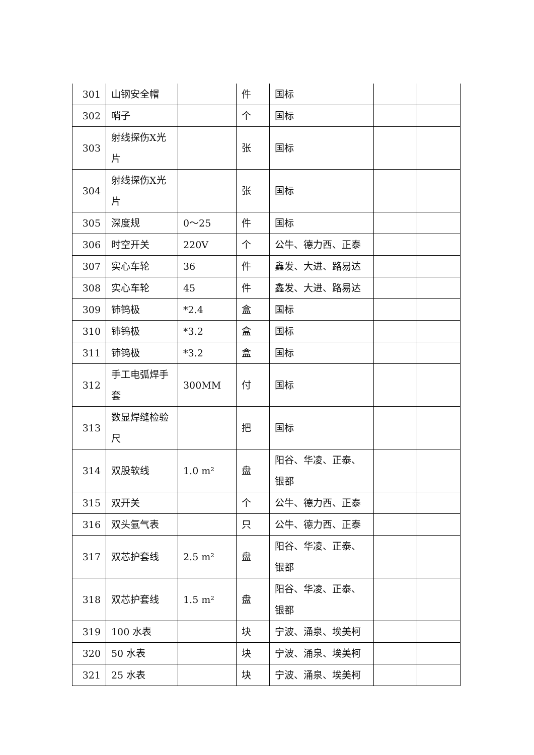| 301 | 山钢安全帽 | | 件 | 国标 | | |
| 302 | 哨子 | | 个 | 国标 | | |
| 303 | 射线探伤X光片 | | 张 | 国标 | | |
| 304 | 射线探伤X光片 | | 张 | 国标 | | |
| 305 | 深度规 | 0～25 | 件 | 国标 | | |
| 306 | 时空开关 | 220V | 个 | 公牛、德力西、正泰 | | |
| 307 | 实心车轮 | 36 | 件 | 鑫发、大进、路易达 | | |
| 308 | 实心车轮 | 45 | 件 | 鑫发、大进、路易达 | | |
| 309 | 铈钨极 | *2.4 | 盒 | 国标 | | |
| 310 | 铈钨极 | *3.2 | 盒 | 国标 | | |
| 311 | 铈钨极 | *3.2 | 盒 | 国标 | | |
| 312 | 手工电弧焊手套 | 300MM | 付 | 国标 | | |
| 313 | 数显焊缝检验尺 | | 把 | 国标 | | |
| 314 | 双股软线 | 1.0 m² | 盘 | 阳谷、华凌、正泰、银都 | | |
| 315 | 双开关 | | 个 | 公牛、德力西、正泰 | | |
| 316 | 双头氩气表 | | 只 | 公牛、德力西、正泰 | | |
| 317 | 双芯护套线 | 2.5 m² | 盘 | 阳谷、华凌、正泰、银都 | | |
| 318 | 双芯护套线 | 1.5 m² | 盘 | 阳谷、华凌、正泰、银都 | | |
| 319 | 100 水表 | | 块 | 宁波、涌泉、埃美柯 | | |
| 320 | 50 水表 | | 块 | 宁波、涌泉、埃美柯 | | |
| 321 | 25 水表 | | 块 | 宁波、涌泉、埃美柯 | | |